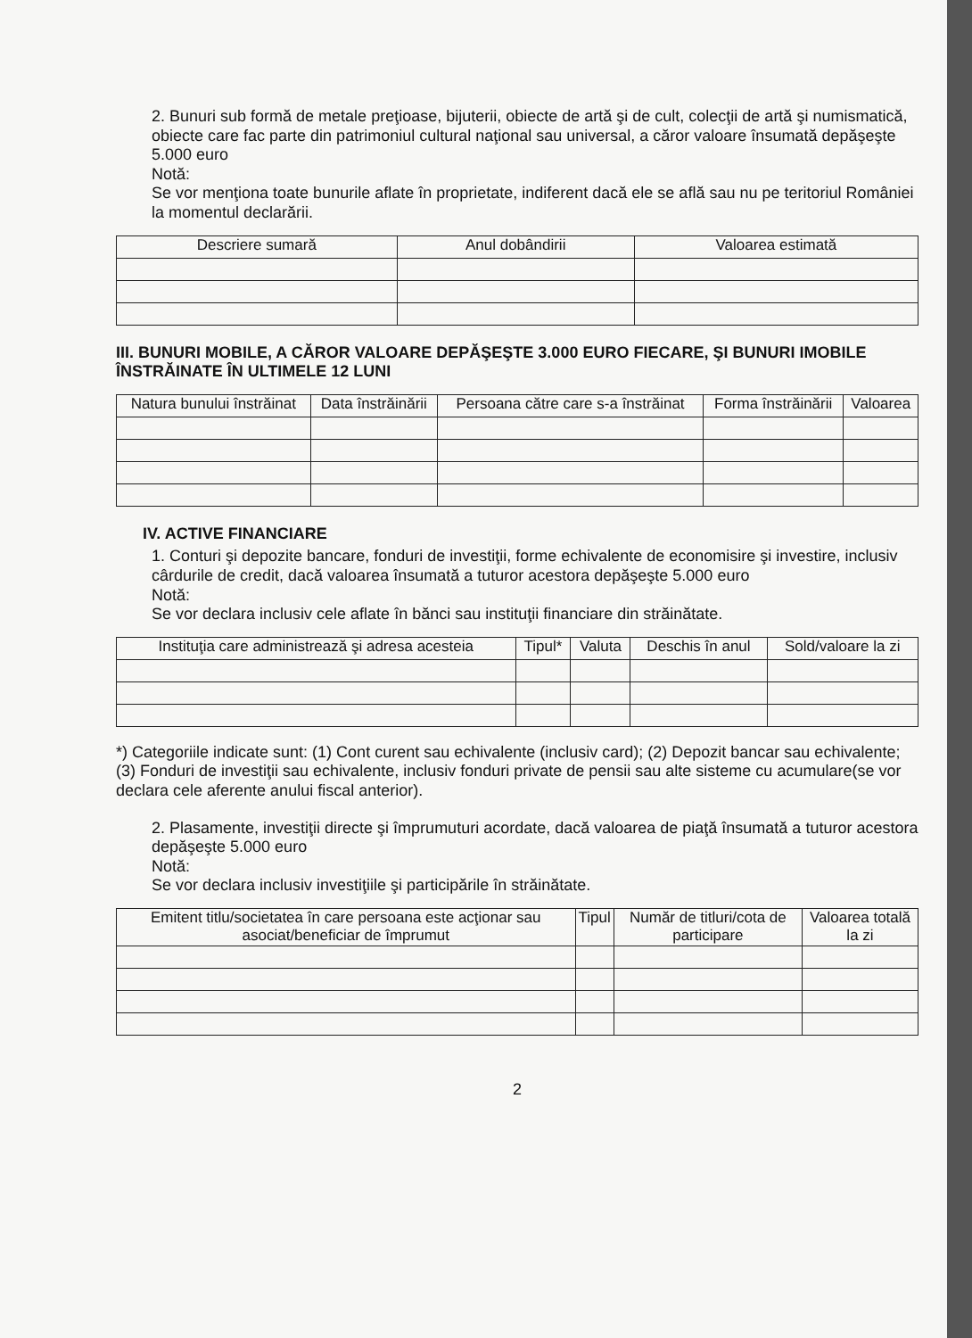2. Bunuri sub formă de metale preţioase, bijuterii, obiecte de artă şi de cult, colecţii de artă şi numismatică, obiecte care fac parte din patrimoniul cultural naţional sau universal, a căror valoare însumată depăşeşte 5.000 euro
Notă:
Se vor menţiona toate bunurile aflate în proprietate, indiferent dacă ele se află sau nu pe teritoriul României la momentul declarării.
| Descriere sumară | Anul dobândirii | Valoarea estimată |
| --- | --- | --- |
III. BUNURI MOBILE, A CĂROR VALOARE DEPĂŞEŞTE 3.000 EURO FIECARE, ŞI BUNURI IMOBILE ÎNSTRĂINATE ÎN ULTIMELE 12 LUNI
| Natura bunului înstrăinat | Data înstrăinării | Persoana către care s-a înstrăinat | Forma înstrăinării | Valoarea |
| --- | --- | --- | --- | --- |
IV. ACTIVE FINANCIARE
1. Conturi şi depozite bancare, fonduri de investiţii, forme echivalente de economisire şi investire, inclusiv cârdurile de credit, dacă valoarea însumată a tuturor acestora depăşeşte 5.000 euro
Notă:
Se vor declara inclusiv cele aflate în bănci sau instituţii financiare din străinătate.
| Instituţia care administrează şi adresa acesteia | Tipul* | Valuta | Deschis în anul | Sold/valoare la zi |
| --- | --- | --- | --- | --- |
*) Categoriile indicate sunt: (1) Cont curent sau echivalente (inclusiv card); (2) Depozit bancar sau echivalente; (3) Fonduri de investiţii sau echivalente, inclusiv fonduri private de pensii sau alte sisteme cu acumulare(se vor declara cele aferente anului fiscal anterior).
2. Plasamente, investiţii directe şi împrumuturi acordate, dacă valoarea de piaţă însumată a tuturor acestora depăşeşte 5.000 euro
Notă:
Se vor declara inclusiv investiţiile şi participările în străinătate.
| Emitent titlu/societatea în care persoana este acţionar sau asociat/beneficiar de împrumut | Tipul | Număr de titluri/cota de participare | Valoarea totală la zi |
| --- | --- | --- | --- |
2